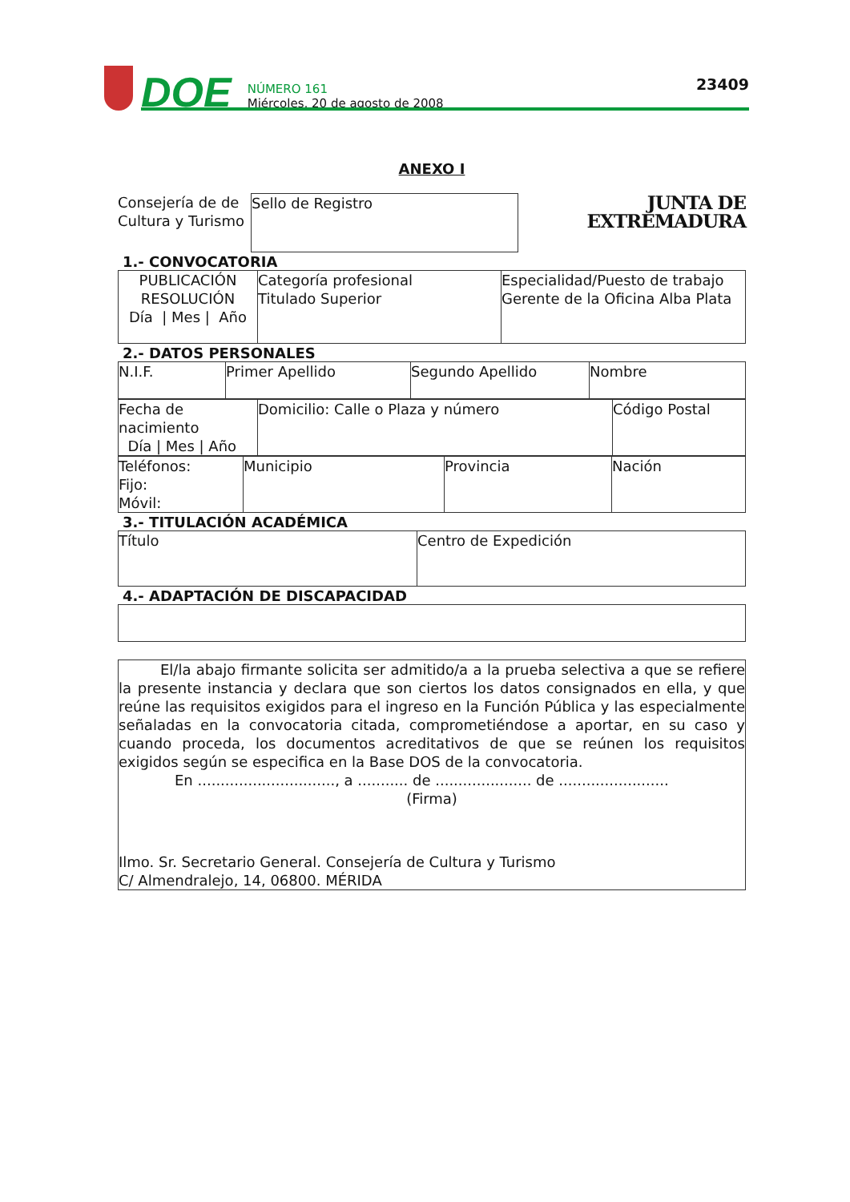DOE
NÚMERO 161
Miércoles, 20 de agosto de 2008
23409
ANEXO I
Consejería de de Cultura y Turismo
Sello de Registro
JUNTA DE EXTREMADURA
1.- CONVOCATORIA
| PUBLICACIÓN RESOLUCIÓN Día / Mes / Año | Categoría profesional Titulado Superior | Especialidad/Puesto de trabajo Gerente de la Oficina Alba Plata |
2.- DATOS PERSONALES
| N.I.F. | Primer Apellido | Segundo Apellido | Nombre |
| Fecha de nacimiento Día / Mes / Año | Domicilio: Calle o Plaza y número | Código Postal |
| Teléfonos: Fijo: Móvil: | Municipio | Provincia | Nación |
3.- TITULACIÓN ACADÉMICA
| Título | Centro de Expedición |
4.- ADAPTACIÓN DE DISCAPACIDAD
| El/la abajo firmante solicita ser admitido/a a la prueba selectiva a que se refiere la presente instancia y declara que son ciertos los datos consignados en ella, y que reúne las requisitos exigidos para el ingreso en la Función Pública y las especialmente señaladas en la convocatoria citada, comprometiéndose a aportar, en su caso y cuando proceda, los documentos acreditativos de que se reúnen los requisitos exigidos según se especifica en la Base DOS de la convocatoria. En .............................., a ........... de ..................... de ........................ (Firma) Ilmo. Sr. Secretario General. Consejería de Cultura y Turismo C/ Almendralejo, 14, 06800. MÉRIDA |